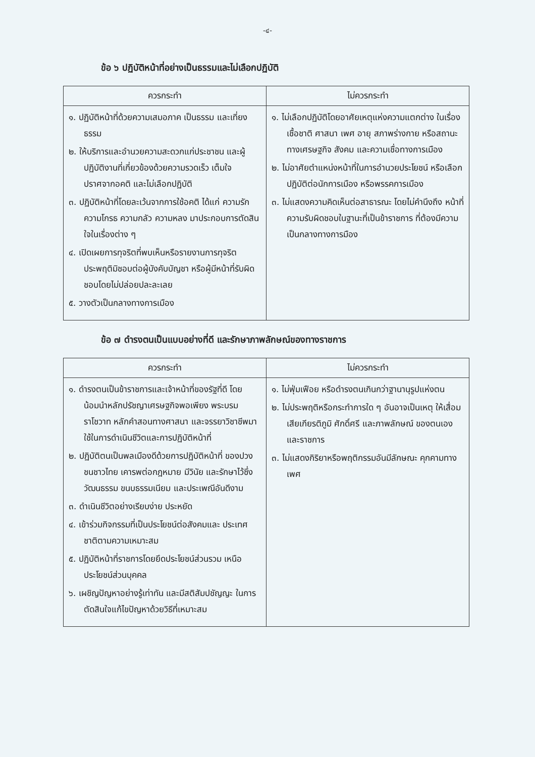-๔-
ข้อ ๖ ปฏิบัติหน้าที่อย่างเป็นธรรมและไม่เลือกปฏิบัติ
| ควรกระทำ | ไม่ควรกระทำ |
| --- | --- |
| ๑. ปฏิบัติหน้าที่ด้วยความเสมอภาค เป็นธรรม และเที่ยงธรรม ๒. ให้บริการและอำนวยความสะดวกแก่ประชาชน และผู้ปฏิบัติงานที่เกี่ยวข้องด้วยความรวดเร็ว เต็มใจ ปราศจากอคติ และไม่เลือกปฏิบัติ ๓. ปฏิบัติหน้าที่โดยละเว้นจากการใช้อคติ ได้แก่ ความรัก ความโกรธ ความกลัว ความหลง มาประกอบการตัดสินใจในเรื่องต่าง ๆ ๔. เปิดเผยการทุจริตที่พบเห็นหรือรายงานการทุจริต ประพฤติมิชอบต่อผู้บังคับบัญชา หรือผู้มีหน้าที่รับผิดชอบโดยไม่ปล่อยปละละเลย ๕. วางตัวเป็นกลางทางการเมือง | ๑. ไม่เลือกปฏิบัติโดยอาศัยเหตุแห่งความแตกต่าง ในเรื่องเชื้อชาติ ศาสนา เพศ อายุ สภาพร่างกาย หรือสถานะทางเศรษฐกิจ สังคม และความเชื่อทางการเมือง ๒. ไม่อาศัยตำแหน่งหน้าที่ในการอำนวยประโยชน์ หรือเลือกปฏิบัติต่อนักการเมือง หรือพรรคการเมือง ๓. ไม่แสดงความคิดเห็นต่อสาธารณะ โดยไม่คำนึงถึง หน้าที่ความรับผิดชอบในฐานะที่เป็นข้าราชการ ที่ต้องมีความเป็นกลางทางการมือง |
ข้อ ๗ ดำรงตนเป็นแบบอย่างที่ดี และรักษาภาพลักษณ์ของทางราชการ
| ควรกระทำ | ไม่ควรกระทำ |
| --- | --- |
| ๑. ดำรงตนเป็นข้าราชการและเจ้าหน้าที่ของรัฐที่ดี โดยน้อมนำหลักปรัชญาเศรษฐกิจพอเพียง พระบรมราโชวาท หลักคำสอนทางศาสนา และจรรยาวิชาชีพมาใช้ในการดำเนินชีวิตและการปฏิบัติหน้าที่ ๒. ปฏิบัติตนเป็นพลเมืองดีด้วยการปฏิบัติหน้าที่ ของปวงชนชาวไทย เคารพต่อกฎหมาย มีวินัย และรักษาไว้ซึ่งวัฒนธรรม ขนบธรรมเนียม และประเพณีอันดีงาม ๓. ดำเนินชีวิตอย่างเรียบง่าย ประหยัด ๔. เข้าร่วมกิจกรรมที่เป็นประโยชน์ต่อสังคมและ ประเทศชาติตามความเหมาะสม ๕. ปฏิบัติหน้าที่ราชการโดยยึดประโยชน์ส่วนรวม เหนือประโยชน์ส่วนบุคคล ๖. เผชิญปัญหาอย่างรู้เท่าทัน และมีสติสัมปชัญญะ ในการตัดสินใจแก้ไขปัญหาด้วยวิธีที่เหมาะสม | ๑. ไม่ฟุ่มเฟือย หรือดำรงตนเกินกว่าฐานานุรูปแห่งตน ๒. ไม่ประพฤติหรือกระทำการใด ๆ อันอาจเป็นเหตุ ให้เสื่อมเสียเกียรติภูมิ ศักดิ์ศรี และภาพลักษณ์ ของตนเองและราชการ ๓. ไม่แสดงกิริยาหรือพฤติกรรมอันมีลักษณะ คุกคามทางเพศ |